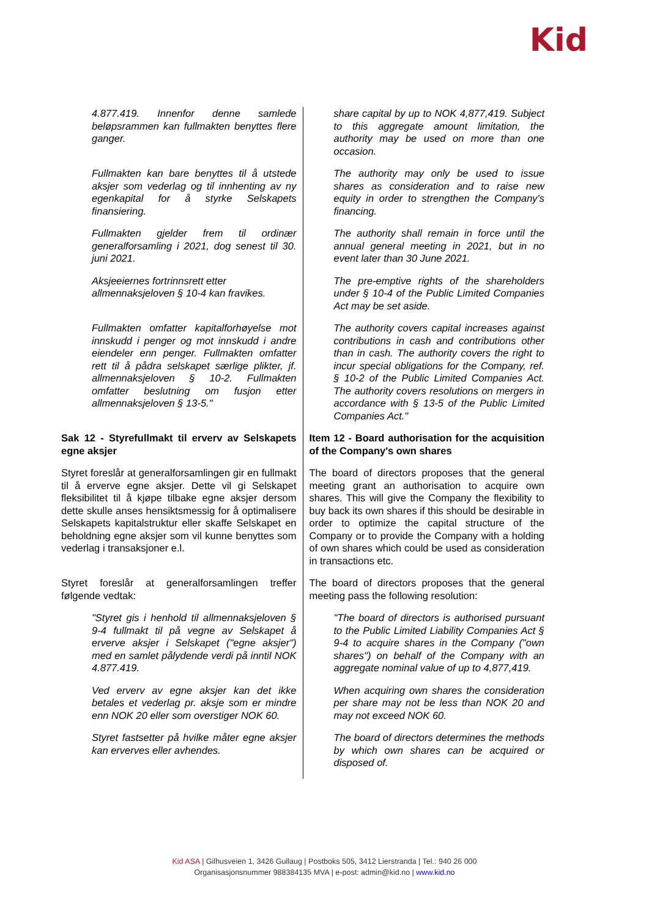Kid
| 4.877.419. Innenfor denne samlede beløpsrammen kan fullmakten benyttes flere ganger. | share capital by up to NOK 4,877,419. Subject to this aggregate amount limitation, the authority may be used on more than one occasion. |
| Fullmakten kan bare benyttes til å utstede aksjer som vederlag og til innhenting av ny egenkapital for å styrke Selskapets finansiering. | The authority may only be used to issue shares as consideration and to raise new equity in order to strengthen the Company's financing. |
| Fullmakten gjelder frem til ordinær generalforsamling i 2021, dog senest til 30. juni 2021. | The authority shall remain in force until the annual general meeting in 2021, but in no event later than 30 June 2021. |
| Aksjeeiernes fortrinnsrett etter allmennaksjeloven § 10-4 kan fravikes. | The pre-emptive rights of the shareholders under § 10-4 of the Public Limited Companies Act may be set aside. |
| Fullmakten omfatter kapitalforhøyelse mot innskudd i penger og mot innskudd i andre eiendeler enn penger. Fullmakten omfatter rett til å pådra selskapet særlige plikter, jf. allmennaksjeloven § 10-2. Fullmakten omfatter beslutning om fusjon etter allmennaksjeloven § 13-5." | The authority covers capital increases against contributions in cash and contributions other than in cash. The authority covers the right to incur special obligations for the Company, ref. § 10-2 of the Public Limited Companies Act. The authority covers resolutions on mergers in accordance with § 13-5 of the Public Limited Companies Act." |
| Sak 12 - Styrefullmakt til erverv av Selskapets egne aksjer | Item 12 - Board authorisation for the acquisition of the Company's own shares |
| Styret foreslår at generalforsamlingen gir en fullmakt til å erverve egne aksjer. Dette vil gi Selskapet fleksibilitet til å kjøpe tilbake egne aksjer dersom dette skulle anses hensiktsmessig for å optimalisere Selskapets kapitalstruktur eller skaffe Selskapet en beholdning egne aksjer som vil kunne benyttes som vederlag i transaksjoner e.l. | The board of directors proposes that the general meeting grant an authorisation to acquire own shares. This will give the Company the flexibility to buy back its own shares if this should be desirable in order to optimize the capital structure of the Company or to provide the Company with a holding of own shares which could be used as consideration in transactions etc. |
| Styret foreslår at generalforsamlingen treffer følgende vedtak: | The board of directors proposes that the general meeting pass the following resolution: |
| "Styret gis i henhold til allmennaksjeloven § 9-4 fullmakt til på vegne av Selskapet å erverve aksjer i Selskapet ("egne aksjer") med en samlet pålydende verdi på inntil NOK 4.877.419. | "The board of directors is authorised pursuant to the Public Limited Liability Companies Act § 9-4 to acquire shares in the Company ("own shares") on behalf of the Company with an aggregate nominal value of up to 4,877,419. |
| Ved erverv av egne aksjer kan det ikke betales et vederlag pr. aksje som er mindre enn NOK 20 eller som overstiger NOK 60. | When acquiring own shares the consideration per share may not be less than NOK 20 and may not exceed NOK 60. |
| Styret fastsetter på hvilke måter egne aksjer kan erverves eller avhendes. | The board of directors determines the methods by which own shares can be acquired or disposed of. |
Kid ASA | Gilhusveien 1, 3426 Gullaug | Postboks 505, 3412 Lierstranda | Tel.: 940 26 000
Organisasjonsnummer 988384135 MVA | e-post: admin@kid.no | www.kid.no